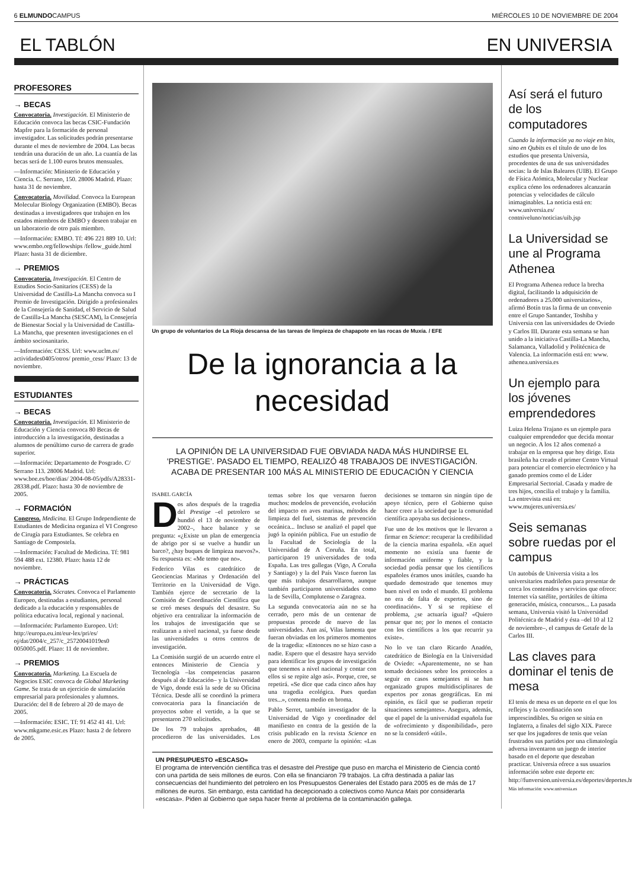6 ELMUNDOCAMPUS MIÉRCOLES 10 DE NOVIEMBRE DE 2004
EL TABLÓN EN UNIVERSIA
PROFESORES
→ BECAS
Convocatoria. Investigación. El Ministerio de Educación convoca las becas CSIC-Fundación Mapfre para la formación de personal investigador. Las solicitudes podrán presentarse durante el mes de noviembre de 2004. Las becas tendrán una duración de un año. La cuantía de las becas será de 1.100 euros brutos mensuales.
—Información: Ministerio de Educación y Ciencia. C. Serrano, 150. 28006 Madrid. Plazo: hasta 31 de noviembre.
Convocatoria. Movilidad. Convoca la European Molecular Biology Organization (EMBO). Becas destinadas a investigadores que trabajen en los estados miembros de EMBO y deseen trabajar en un laboratorio de otro país miembro.
—Información: EMBO. Tf: 496 221 889 10. Url: www.embo.org/fellowships /fellow_guide.html Plazo: hasta 31 de diciembre.
→ PREMIOS
Convocatoria. Investigación. El Centro de Estudios Socio-Sanitarios (CESS) de la Universidad de Castilla-La Mancha convoca su I Premio de Investigación. Dirigido a profesionales de la Consejería de Sanidad, el Servicio de Salud de Castilla-La Mancha (SESCAM), la Consejería de Bienestar Social y la Universidad de Castilla-La Mancha, que presenten investigaciones en el ámbito sociosanitario.
—Información: CESS. Url: www.uclm.es/ actividades0405/otros/ premio_cess/ Plazo: 13 de noviembre.
ESTUDIANTES
→ BECAS
Convocatoria. Investigación. El Ministerio de Educación y Ciencia convoca 80 Becas de introducción a la investigación, destinadas a alumnos de penúltimo curso de carrera de grado superior.
—Información: Departamento de Posgrado. C/ Serrano 113. 28006 Madrid. Url: www.boe.es/boe/dias/ 2004-08-05/pdfs/A28331-28338.pdf. Plazo: hasta 30 de noviembre de 2005.
→ FORMACIÓN
Congreso. Medicina. El Grupo Independiente de Estudiantes de Medicina organiza el VI Congreso de Cirugía para Estudiantes. Se celebra en Santiago de Compostela.
—Información: Facultad de Medicina. Tf: 981 594 488 ext. 12380. Plazo: hasta 12 de noviembre.
→ PRÁCTICAS
Convocatoria. Sócrates. Convoca el Parlamento Europeo, destinadas a estudiantes, personal dedicado a la educación y responsables de política educativa local, regional y nacional.
—Información: Parlamento Europeo. Url: http://europa.eu.int/eur-lex/pri/es/ oj/dat/2004/c_257/c_25720041019es0 0050005.pdf. Plazo: 11 de noviembre.
→ PREMIOS
Convocatoria. Marketing. La Escuela de Negocios ESIC convoca de Global Marketing Game. Se trata de un ejercicio de simulación empresarial para profesionales y alumnos. Duración: del 8 de febrero al 20 de mayo de 2005.
—Información: ESIC. Tf: 91 452 41 41. Url: www.mkgame.esic.es Plazo: hasta 2 de febrero de 2005.
Un grupo de voluntarios de La Rioja descansa de las tareas de limpieza de chapapote en las rocas de Muxía. / EFE
De la ignorancia a la necesidad
LA OPINIÓN DE LA UNIVERSIDAD FUE OBVIADA NADA MÁS HUNDIRSE EL 'PRESTIGE'. PASADO EL TIEMPO, REALIZÓ 48 TRABAJOS DE INVESTIGACIÓN. ACABA DE PRESENTAR 100 MÁS AL MINISTERIO DE EDUCACIÓN Y CIENCIA
ISABEL GARCÍA
Dos años después de la tragedia del Prestige –el petrolero se hundió el 13 de noviembre de 2002–, hace balance y se pregunta: «¿Existe un plan de emergencia de abrigo por si se vuelve a hundir un barco?, ¿hay buques de limpieza nuevos?». Su respuesta es: «Me temo que no».
Federico Vilas es catedrático de Geociencias Marinas y Ordenación del Territorio en la Universidad de Vigo. También ejerce de secretario de la Comisión de Coordinación Científica que se creó meses después del desastre. Su objetivo era centralizar la información de los trabajos de investigación que se realizaran a nivel nacional, ya fuese desde las universidades u otros centros de investigación.
La Comisión surgió de un acuerdo entre el entonces Ministerio de Ciencia y Tecnología –las competencias pasaron después al de Educación– y la Universidad de Vigo, donde está la sede de su Oficina Técnica. Desde allí se coordinó la primera convocatoria para la financiación de proyectos sobre el vertido, a la que se presentaron 270 solicitudes.
De los 79 trabajos aprobados, 48 procedieron de las universidades. Los temas sobre los que versaron fueron muchos: modelos de prevención, evolución del impacto en aves marinas, métodos de limpieza del fuel, sistemas de prevención oceánica... Incluso se analizó el papel que jugó la opinión pública. Fue un estudio de la Facultad de Sociología de la Universidad de A Coruña. En total, participaron 19 universidades de toda España. Las tres gallegas (Vigo, A Coruña y Santiago) y la del País Vasco fueron las que más trabajos desarrollaron, aunque también participaron universidades como la de Sevilla, Complutense o Zaragoza.
La segunda convocatoria aún no se ha cerrado, pero más de un centenar de propuestas procede de nuevo de las universidades. Aun así, Vilas lamenta que fueran obviadas en los primeros momentos de la tragedia: «Entonces no se hizo caso a nadie. Espero que el desastre haya servido para identificar los grupos de investigación que tenemos a nivel nacional y contar con ellos si se repite algo así». Porque, cree, se repetirá. «Se dice que cada cinco años hay una tragedia ecológica. Pues quedan tres...», comenta medio en broma.
Pablo Serret, también investigador de la Universidad de Vigo y coordinador del manifiesto en contra de la gestión de la crisis publicado en la revista Science en enero de 2003, comparte la opinión: «Las decisiones se tomaron sin ningún tipo de apoyo técnico, pero el Gobierno quiso hacer creer a la sociedad que la comunidad científica apoyaba sus decisiones».
Fue uno de los motivos que le llevaron a firmar en Science: recuperar la credibilidad de la ciencia marina española. «En aquel momento no existía una fuente de información uniforme y fiable, y la sociedad podía pensar que los científicos españoles éramos unos inútiles, cuando ha quedado demostrado que tenemos muy buen nivel en todo el mundo. El problema no era de falta de expertos, sino de coordinación». Y si se repitiese el problema, ¿se actuaría igual? «Quiero pensar que no; por lo menos el contacto con los científicos a los que recurrir ya existe».
No lo ve tan claro Ricardo Anadón, catedrático de Biología en la Universidad de Oviedo: «Aparentemente, no se han tomado decisiones sobre los protocolos a seguir en casos semejantes ni se han organizado grupos multidisciplinares de expertos por zonas geográficas. En mi opinión, es fácil que se pudieran repetir situaciones semejantes». Asegura, además, que el papel de la universidad española fue de «ofrecimiento y disponibilidad», pero no se la consideró «útil».
UN PRESUPUESTO «ESCASO»
El programa de intervención científica tras el desastre del Prestige que puso en marcha el Ministerio de Ciencia contó con una partida de seis millones de euros. Con ella se financiaron 79 trabajos. La cifra destinada a paliar las consecuencias del hundimiento del petrolero en los Presupuestos Generales del Estado para 2005 es de más de 17 millones de euros. Sin embargo, esta cantidad ha decepcionado a colectivos como Nunca Mais por considerarla «escasa». Piden al Gobierno que sepa hacer frente al problema de la contaminación gallega.
Así será el futuro de los computadores
Cuando la información ya no viaje en bits, sino en Qubits es el título de uno de los estudios que presenta Universia, procedentes de una de sus universidades socias: la de Islas Baleares (UIB). El Grupo de Física Atómica, Molecular y Nuclear explica cómo los ordenadores alcanzarán potencias y velocidades de cálculo inimaginables. La noticia está en: www.universia.es/ contniveluno/noticias/uib.jsp
La Universidad se une al Programa Athenea
El Programa Athenea reduce la brecha digital, facilitando la adquisición de ordenadores a 25.000 universitarios», afirmó Botín tras la firma de un convenio entre el Grupo Santander, Toshiba y Universia con las universidades de Oviedo y Carlos III. Durante esta semana se han unido a la iniciativa Castilla-La Mancha, Salamanca, Valladolid y Politécnica de Valencia. La información está en: www. athenea.universia.es
Un ejemplo para los jóvenes emprendedores
Luiza Helena Trajano es un ejemplo para cualquier emprendedor que decida montar un negocio. A los 12 años comenzó a trabajar en la empresa que hoy dirige. Esta brasileña ha creado el primer Centro Virtual para potenciar el comercio electrónico y ha ganado premios como el de Líder Empresarial Sectorial. Casada y madre de tres hijos, concilia el trabajo y la familia. La entrevista está en: www.mujeres.universia.es/
Seis semanas sobre ruedas por el campus
Un autobús de Universia visita a los universitarios madrileños para presentar de cerca los contenidos y servicios que ofrece: Internet vía satélite, portátiles de última generación, música, concursos... La pasada semana, Universia visitó la Universidad Politécnica de Madrid y ésta –del 10 al 12 de noviembre–, el campus de Getafe de la Carlos III.
Las claves para dominar el tenis de mesa
El tenis de mesa es un deporte en el que los reflejos y la coordinación son imprescindibles. Su origen se sitúa en Inglaterra, a finales del siglo XIX. Parece ser que los jugadores de tenis que veían frustrados sus partidos por una climatología adversa inventaron un juego de interior basado en el deporte que deseaban practicar. Universia ofrece a sus usuarios información sobre este deporte en: http://funversion.universia.es/deportes/deportes.htm
Más información: www.universia.es